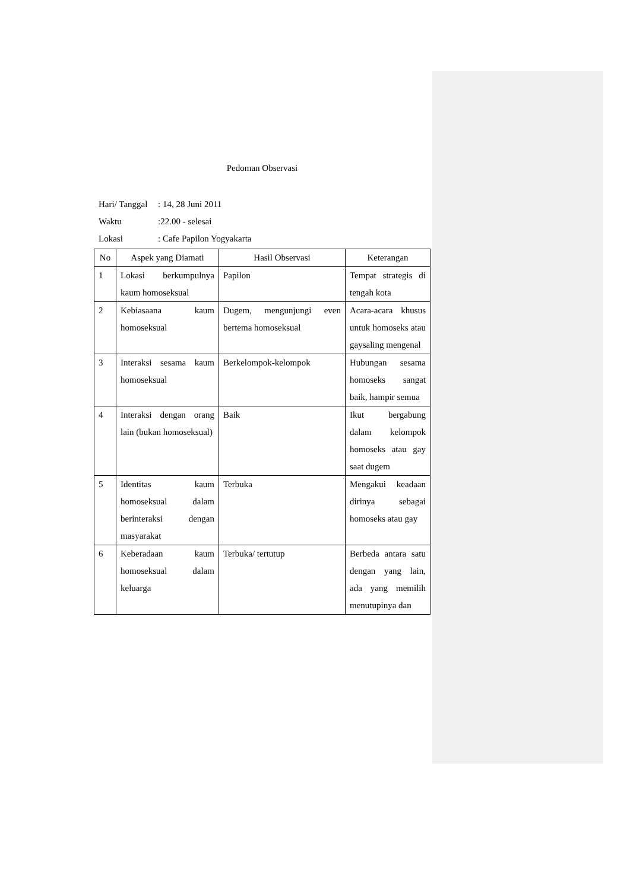Pedoman Observasi
Hari/ Tanggal: 14, 28 Juni 2011
Waktu:22.00 - selesai
Lokasi: Cafe Papilon Yogyakarta
| No | Aspek yang Diamati | Hasil Observasi | Keterangan |
| --- | --- | --- | --- |
| 1 | Lokasi berkumpulnya kaum homoseksual | Papilon | Tempat strategis di tengah kota |
| 2 | Kebiasaana kaum homoseksual | Dugem, mengunjungi even bertema homoseksual | Acara-acara khusus untuk homoseks atau gaysaling mengenal |
| 3 | Interaksi sesama kaum homoseksual | Berkelompok-kelompok | Hubungan sesama homoseks sangat baik, hampir semua |
| 4 | Interaksi dengan orang lain (bukan homoseksual) | Baik | Ikut bergabung dalam kelompok homoseks atau gay saat dugem |
| 5 | Identitas kaum homoseksual dalam berinteraksi dengan masyarakat | Terbuka | Mengakui keadaan dirinya sebagai homoseks atau gay |
| 6 | Keberadaan kaum homoseksual dalam keluarga | Terbuka/ tertutup | Berbeda antara satu dengan yang lain, ada yang memilih menutupinya dan |